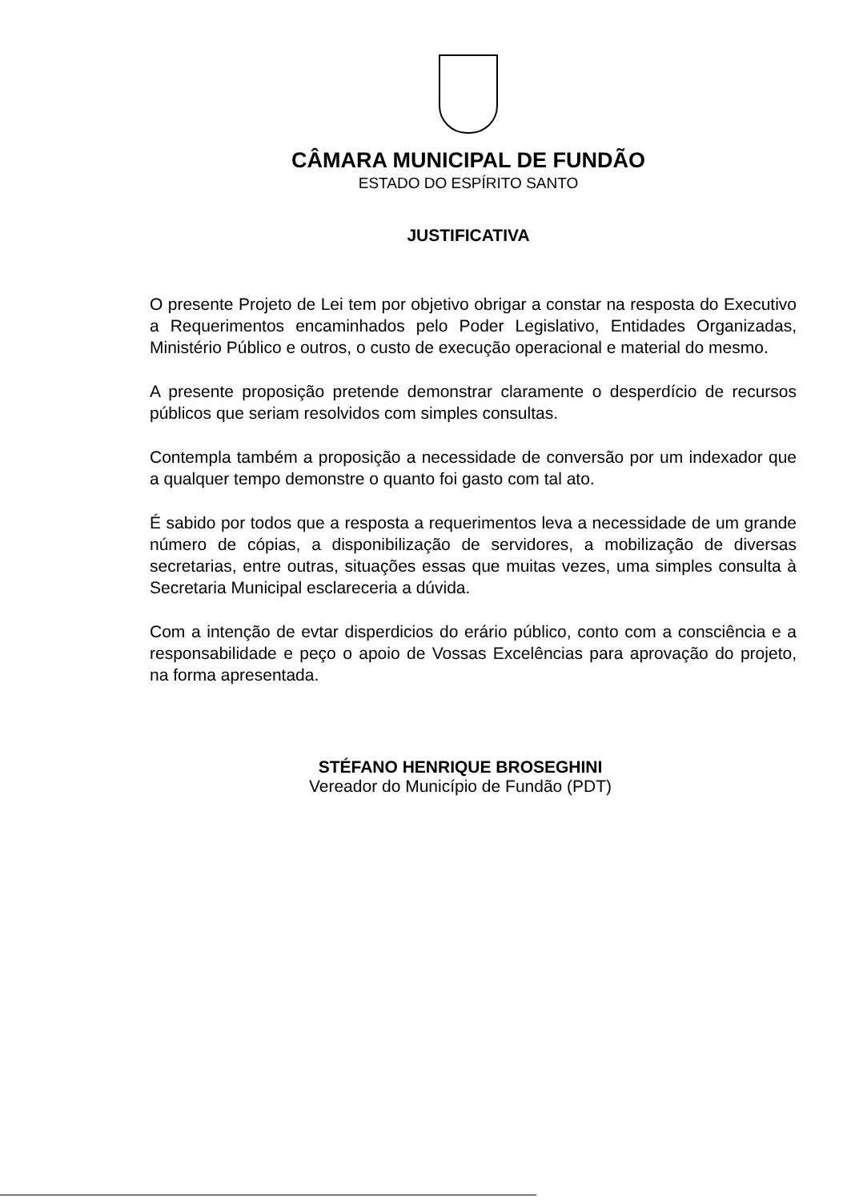CÂMARA MUNICIPAL DE FUNDÃO
ESTADO DO ESPÍRITO SANTO
JUSTIFICATIVA
O presente Projeto de Lei tem por objetivo obrigar a constar na resposta do Executivo a Requerimentos encaminhados pelo Poder Legislativo, Entidades Organizadas, Ministério Público e outros, o custo de execução operacional e material do mesmo.
A presente proposição pretende demonstrar claramente o desperdício de recursos públicos que seriam resolvidos com simples consultas.
Contempla também a proposição a necessidade de conversão por um indexador que a qualquer tempo demonstre o quanto foi gasto com tal ato.
É sabido por todos que a resposta a requerimentos leva a necessidade de um grande número de cópias, a disponibilização de servidores, a mobilização de diversas secretarias, entre outras, situações essas que muitas vezes, uma simples consulta à Secretaria Municipal esclareceria a dúvida.
Com a intenção de evtar disperdicios do erário público, conto com a consciência e a responsabilidade e peço o apoio de Vossas Excelências para aprovação do projeto, na forma apresentada.
STÉFANO HENRIQUE BROSEGHINI
Vereador do Município de Fundão (PDT)